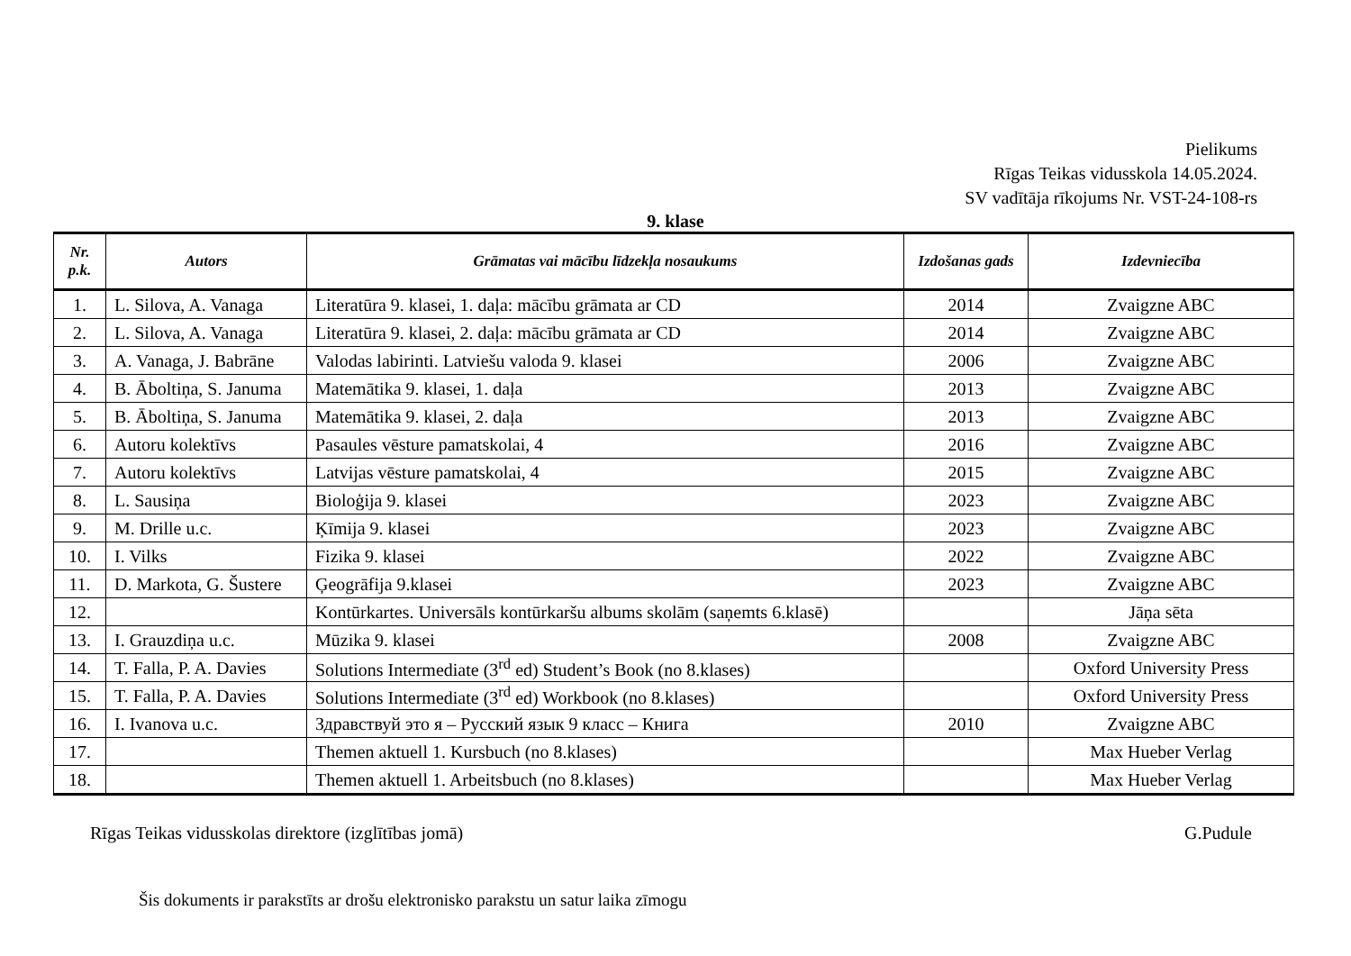Pielikums
Rīgas Teikas vidusskola 14.05.2024.
SV vadītāja rīkojums Nr. VST-24-108-rs
9. klase
| Nr. p.k. | Autors | Grāmatas vai mācību līdzekļa nosaukums | Izdošanas gads | Izdevniecība |
| --- | --- | --- | --- | --- |
| 1. | L. Silova, A. Vanaga | Literatūra 9. klasei, 1. daļa: mācību grāmata ar CD | 2014 | Zvaigzne ABC |
| 2. | L. Silova, A. Vanaga | Literatūra 9. klasei, 2. daļa: mācību grāmata ar CD | 2014 | Zvaigzne ABC |
| 3. | A. Vanaga, J. Babrāne | Valodas labirinti. Latviešu valoda 9. klasei | 2006 | Zvaigzne ABC |
| 4. | B. Āboltiņa, S. Januma | Matemātika 9. klasei, 1. daļa | 2013 | Zvaigzne ABC |
| 5. | B. Āboltiņa, S. Januma | Matemātika 9. klasei, 2. daļa | 2013 | Zvaigzne ABC |
| 6. | Autoru kolektīvs | Pasaules vēsture pamatskolai, 4 | 2016 | Zvaigzne ABC |
| 7. | Autoru kolektīvs | Latvijas vēsture pamatskolai, 4 | 2015 | Zvaigzne ABC |
| 8. | L. Sausiņa | Bioloģija 9. klasei | 2023 | Zvaigzne ABC |
| 9. | M. Drille u.c. | Ķīmija 9. klasei | 2023 | Zvaigzne ABC |
| 10. | I. Vilks | Fizika 9. klasei | 2022 | Zvaigzne ABC |
| 11. | D. Markota, G. Šustere | Ģeogrāfija 9.klasei | 2023 | Zvaigzne ABC |
| 12. | | Kontūrkartes. Universāls kontūrkaršu albums skolām (saņemts 6.klasē) | | Jāņa sēta |
| 13. | I. Grauzdiņa u.c. | Mūzika 9. klasei | 2008 | Zvaigzne ABC |
| 14. | T. Falla, P. A. Davies | Solutions Intermediate (3<sup>rd</sup> ed) Student’s Book (no 8.klases) | | Oxford University Press |
| 15. | T. Falla, P. A. Davies | Solutions Intermediate (3<sup>rd</sup> ed) Workbook (no 8.klases) | | Oxford University Press |
| 16. | I. Ivanova u.c. | Здравствуй это я – Русский язык 9 класс – Книга | 2010 | Zvaigzne ABC |
| 17. | | Themen aktuell 1. Kursbuch (no 8.klases) | | Max Hueber Verlag |
| 18. | | Themen aktuell 1. Arbeitsbuch (no 8.klases) | | Max Hueber Verlag |
Rīgas Teikas vidusskolas direktore (izglītības jomā) G.Pudule
Šis dokuments ir parakstīts ar drošu elektronisko parakstu un satur laika zīmogu